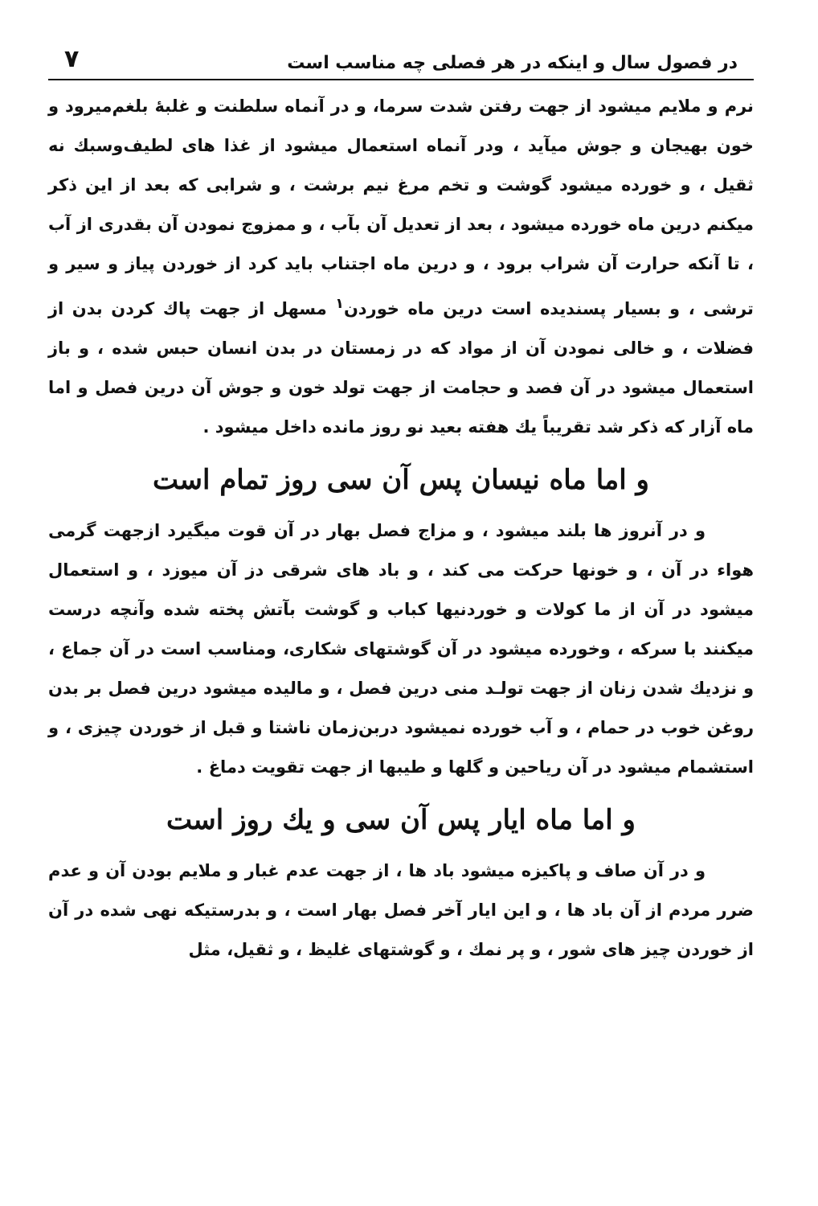در فصول سال و اینکه در هر فصلی چه مناسب است ۷
نرم و ملایم میشود از جهت رفتن شدت سرما، و در آنماه سلطنت و غلبهٔ بلغم‌میرود و خون بهیجان و جوش میآید ، ودر آنماه استعمال میشود از غذا های لطیف‌وسبك نه ثقیل ، و خورده میشود گوشت و تخم مرغ نیم برشت ، و شرابی که بعد از این ذکر میکنم درین ماه خورده میشود ، بعد از تعدیل آن بآب ، و ممزوج نمودن آن بقدری از آب ، تا آنکه حرارت آن شراب برود ، و درین ماه اجتناب باید کرد از خوردن پیاز و سیر و ترشی ، و بسیار پسندیده است درین ماه خوردن<sup>۱</sup> مسهل از جهت پاك کردن بدن از فضلات ، و خالی نمودن آن از مواد که در زمستان در بدن انسان حبس شده ، و باز استعمال میشود در آن فصد و حجامت از جهت تولد خون و جوش آن درین فصل و اما ماه آزار که ذکر شد تقریباً یك هفته بعید نو روز مانده داخل میشود .
و اما ماه نیسان پس آن سی روز تمام است
و در آنروز ها بلند میشود ، و مزاج فصل بهار در آن قوت میگیرد ازجهت گرمی هواء در آن ، و خونها حرکت می کند ، و باد های شرقی دز آن میوزد ، و استعمال میشود در آن از ما کولات و خوردنیها کباب و گوشت بآتش پخته شده وآنچه درست میکنند با سرکه ، وخورده میشود در آن گوشتهای شکاری، ومناسب است در آن جماع ، و نزدیك شدن زنان از جهت تولـد منی درین فصل ، و مالیده میشود درین فصل بر بدن روغن خوب در حمام ، و آب خورده نمیشود دربن‌زمان ناشتا و قبل از خوردن چیزی ، و استشمام میشود در آن ریاحین و گلها و طیبها از جهت تقویت دماغ .
و اما ماه ایار پس آن سی و یك روز است
و در آن صاف و پاکیزه میشود باد ها ، از جهت عدم غبار و ملایم بودن آن و عدم ضرر مردم از آن باد ها ، و این ایار آخر فصل بهار است ، و بدرستیکه نهی شده در آن از خوردن چیز های شور ، و پر نمك ، و گوشتهای غلیظ ، و ثقیل، مثل